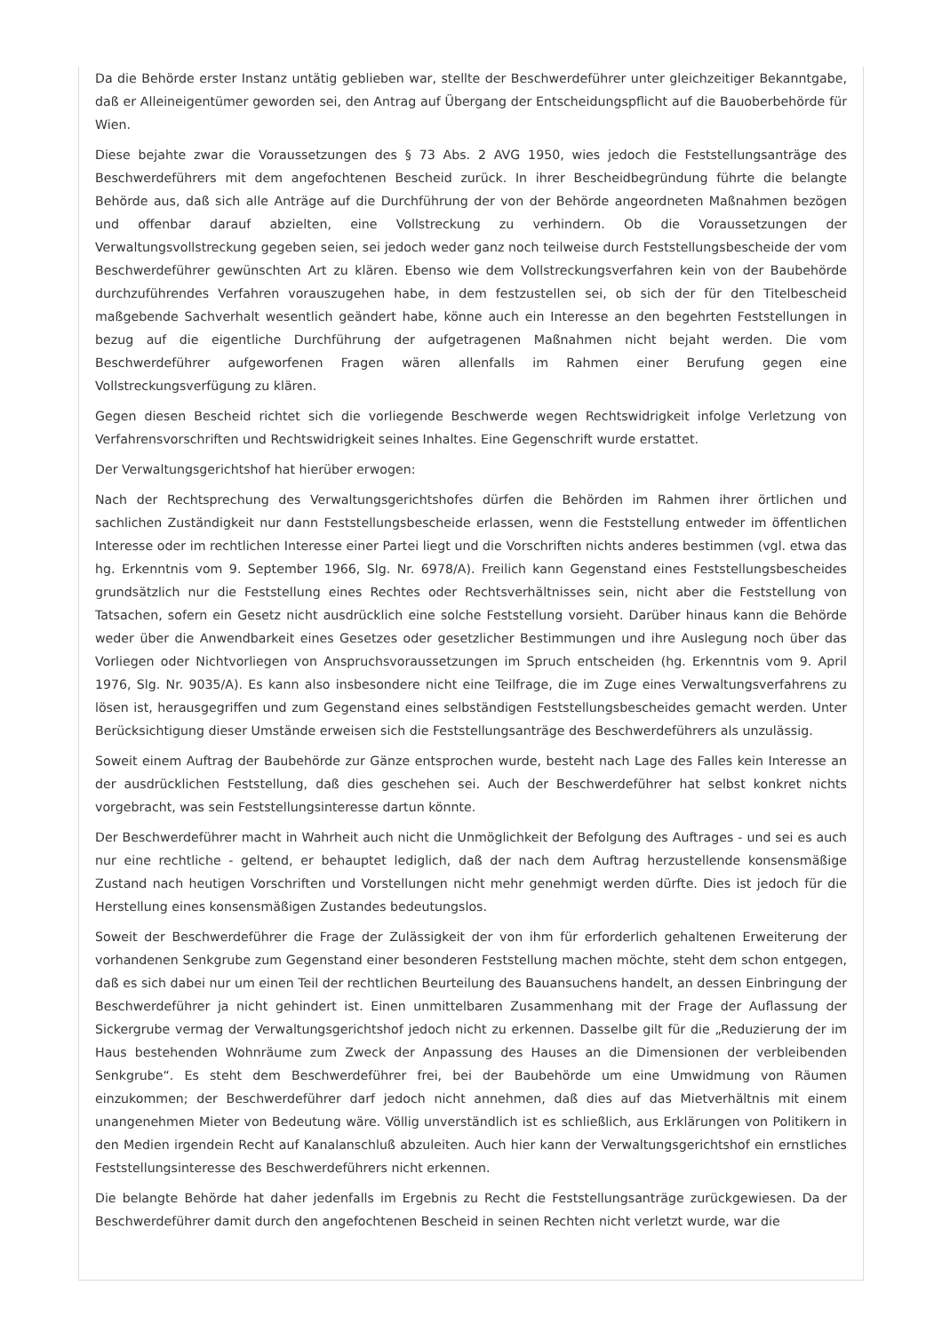Da die Behörde erster Instanz untätig geblieben war, stellte der Beschwerdeführer unter gleichzeitiger Bekanntgabe, daß er Alleineigentümer geworden sei, den Antrag auf Übergang der Entscheidungspflicht auf die Bauoberbehörde für Wien.
Diese bejahte zwar die Voraussetzungen des § 73 Abs. 2 AVG 1950, wies jedoch die Feststellungsanträge des Beschwerdeführers mit dem angefochtenen Bescheid zurück. In ihrer Bescheidbegründung führte die belangte Behörde aus, daß sich alle Anträge auf die Durchführung der von der Behörde angeordneten Maßnahmen bezögen und offenbar darauf abzielten, eine Vollstreckung zu verhindern. Ob die Voraussetzungen der Verwaltungsvollstreckung gegeben seien, sei jedoch weder ganz noch teilweise durch Feststellungsbescheide der vom Beschwerdeführer gewünschten Art zu klären. Ebenso wie dem Vollstreckungsverfahren kein von der Baubehörde durchzuführendes Verfahren vorauszugehen habe, in dem festzustellen sei, ob sich der für den Titelbescheid maßgebende Sachverhalt wesentlich geändert habe, könne auch ein Interesse an den begehrten Feststellungen in bezug auf die eigentliche Durchführung der aufgetragenen Maßnahmen nicht bejaht werden. Die vom Beschwerdeführer aufgeworfenen Fragen wären allenfalls im Rahmen einer Berufung gegen eine Vollstreckungsverfügung zu klären.
Gegen diesen Bescheid richtet sich die vorliegende Beschwerde wegen Rechtswidrigkeit infolge Verletzung von Verfahrensvorschriften und Rechtswidrigkeit seines Inhaltes. Eine Gegenschrift wurde erstattet.
Der Verwaltungsgerichtshof hat hierüber erwogen:
Nach der Rechtsprechung des Verwaltungsgerichtshofes dürfen die Behörden im Rahmen ihrer örtlichen und sachlichen Zuständigkeit nur dann Feststellungsbescheide erlassen, wenn die Feststellung entweder im öffentlichen Interesse oder im rechtlichen Interesse einer Partei liegt und die Vorschriften nichts anderes bestimmen (vgl. etwa das hg. Erkenntnis vom 9. September 1966, Slg. Nr. 6978/A). Freilich kann Gegenstand eines Feststellungsbescheides grundsätzlich nur die Feststellung eines Rechtes oder Rechtsverhältnisses sein, nicht aber die Feststellung von Tatsachen, sofern ein Gesetz nicht ausdrücklich eine solche Feststellung vorsieht. Darüber hinaus kann die Behörde weder über die Anwendbarkeit eines Gesetzes oder gesetzlicher Bestimmungen und ihre Auslegung noch über das Vorliegen oder Nichtvorliegen von Anspruchsvoraussetzungen im Spruch entscheiden (hg. Erkenntnis vom 9. April 1976, Slg. Nr. 9035/A). Es kann also insbesondere nicht eine Teilfrage, die im Zuge eines Verwaltungsverfahrens zu lösen ist, herausgegriffen und zum Gegenstand eines selbständigen Feststellungsbescheides gemacht werden. Unter Berücksichtigung dieser Umstände erweisen sich die Feststellungsanträge des Beschwerdeführers als unzulässig.
Soweit einem Auftrag der Baubehörde zur Gänze entsprochen wurde, besteht nach Lage des Falles kein Interesse an der ausdrücklichen Feststellung, daß dies geschehen sei. Auch der Beschwerdeführer hat selbst konkret nichts vorgebracht, was sein Feststellungsinteresse dartun könnte.
Der Beschwerdeführer macht in Wahrheit auch nicht die Unmöglichkeit der Befolgung des Auftrages - und sei es auch nur eine rechtliche - geltend, er behauptet lediglich, daß der nach dem Auftrag herzustellende konsensmäßige Zustand nach heutigen Vorschriften und Vorstellungen nicht mehr genehmigt werden dürfte. Dies ist jedoch für die Herstellung eines konsensmäßigen Zustandes bedeutungslos.
Soweit der Beschwerdeführer die Frage der Zulässigkeit der von ihm für erforderlich gehaltenen Erweiterung der vorhandenen Senkgrube zum Gegenstand einer besonderen Feststellung machen möchte, steht dem schon entgegen, daß es sich dabei nur um einen Teil der rechtlichen Beurteilung des Bauansuchens handelt, an dessen Einbringung der Beschwerdeführer ja nicht gehindert ist. Einen unmittelbaren Zusammenhang mit der Frage der Auflassung der Sickergrube vermag der Verwaltungsgerichtshof jedoch nicht zu erkennen. Dasselbe gilt für die „Reduzierung der im Haus bestehenden Wohnräume zum Zweck der Anpassung des Hauses an die Dimensionen der verbleibenden Senkgrube“. Es steht dem Beschwerdeführer frei, bei der Baubehörde um eine Umwidmung von Räumen einzukommen; der Beschwerdeführer darf jedoch nicht annehmen, daß dies auf das Mietverhältnis mit einem unangenehmen Mieter von Bedeutung wäre. Völlig unverständlich ist es schließlich, aus Erklärungen von Politikern in den Medien irgendein Recht auf Kanalanschluß abzuleiten. Auch hier kann der Verwaltungsgerichtshof ein ernstliches Feststellungsinteresse des Beschwerdeführers nicht erkennen.
Die belangte Behörde hat daher jedenfalls im Ergebnis zu Recht die Feststellungsanträge zurückgewiesen. Da der Beschwerdeführer damit durch den angefochtenen Bescheid in seinen Rechten nicht verletzt wurde, war die